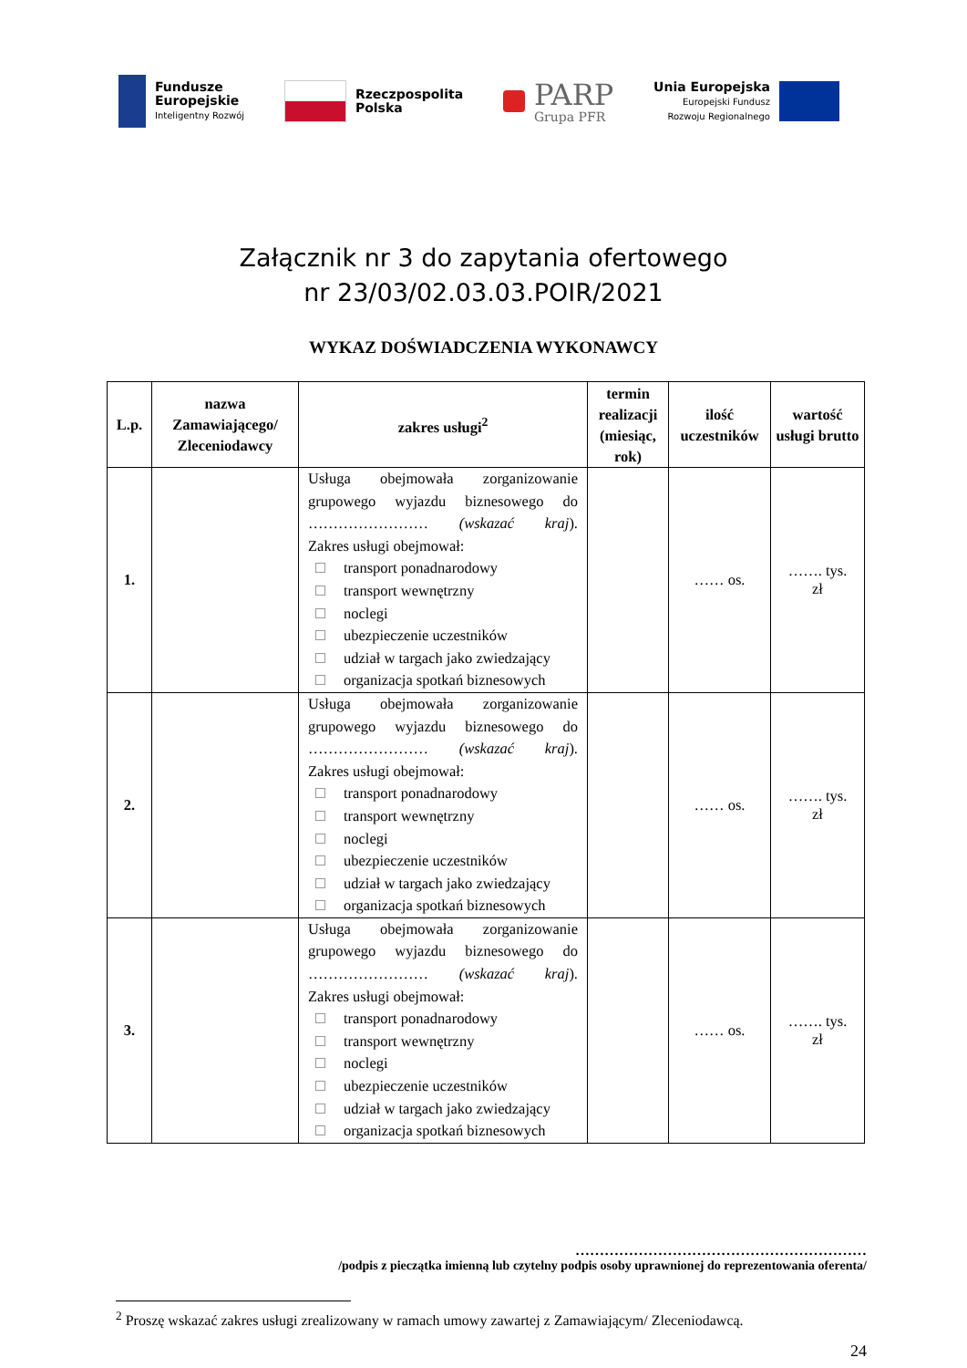Fundusze
Europejskie
Inteligentny Rozwój
Rzeczpospolita
Polska
PARP
Grupa PFR
Unia Europejska
Europejski Fundusz
Rozwoju Regionalnego
Załącznik nr 3 do zapytania ofertowego
nr 23/03/02.03.03.POIR/2021
WYKAZ DOŚWIADCZENIA WYKONAWCY
| L.p. | nazwa Zamawiającego/ Zleceniodawcy | zakres usługi<sup>2</sup> | termin realizacji (miesiąc, rok) | ilość uczestników | wartość usługi brutto |
| --- | --- | --- | --- | --- | --- |
| 1. | | Usługa obejmowała zorganizowanie grupowego wyjazdu biznesowego do …………………… (wskazać kraj ). Zakres usługi obejmował: transport ponadnarodowy transport wewnętrzny noclegi ubezpieczenie uczestników udział w targach jako zwiedzający organizacja spotkań biznesowych | | …… os. | ……. tys. zł |
| 2. | | Usługa obejmowała zorganizowanie grupowego wyjazdu biznesowego do …………………… (wskazać kraj ). Zakres usługi obejmował: transport ponadnarodowy transport wewnętrzny noclegi ubezpieczenie uczestników udział w targach jako zwiedzający organizacja spotkań biznesowych | | …… os. | ……. tys. zł |
| 3. | | Usługa obejmowała zorganizowanie grupowego wyjazdu biznesowego do …………………… (wskazać kraj ). Zakres usługi obejmował: transport ponadnarodowy transport wewnętrzny noclegi ubezpieczenie uczestników udział w targach jako zwiedzający organizacja spotkań biznesowych | | …… os. | ……. tys. zł |
……………………………………………………
/podpis z pieczątka imienną lub czytelny podpis osoby uprawnionej do reprezentowania oferenta/
<sup>2</sup> Proszę wskazać zakres usługi zrealizowany w ramach umowy zawartej z Zamawiającym/ Zleceniodawcą.
24